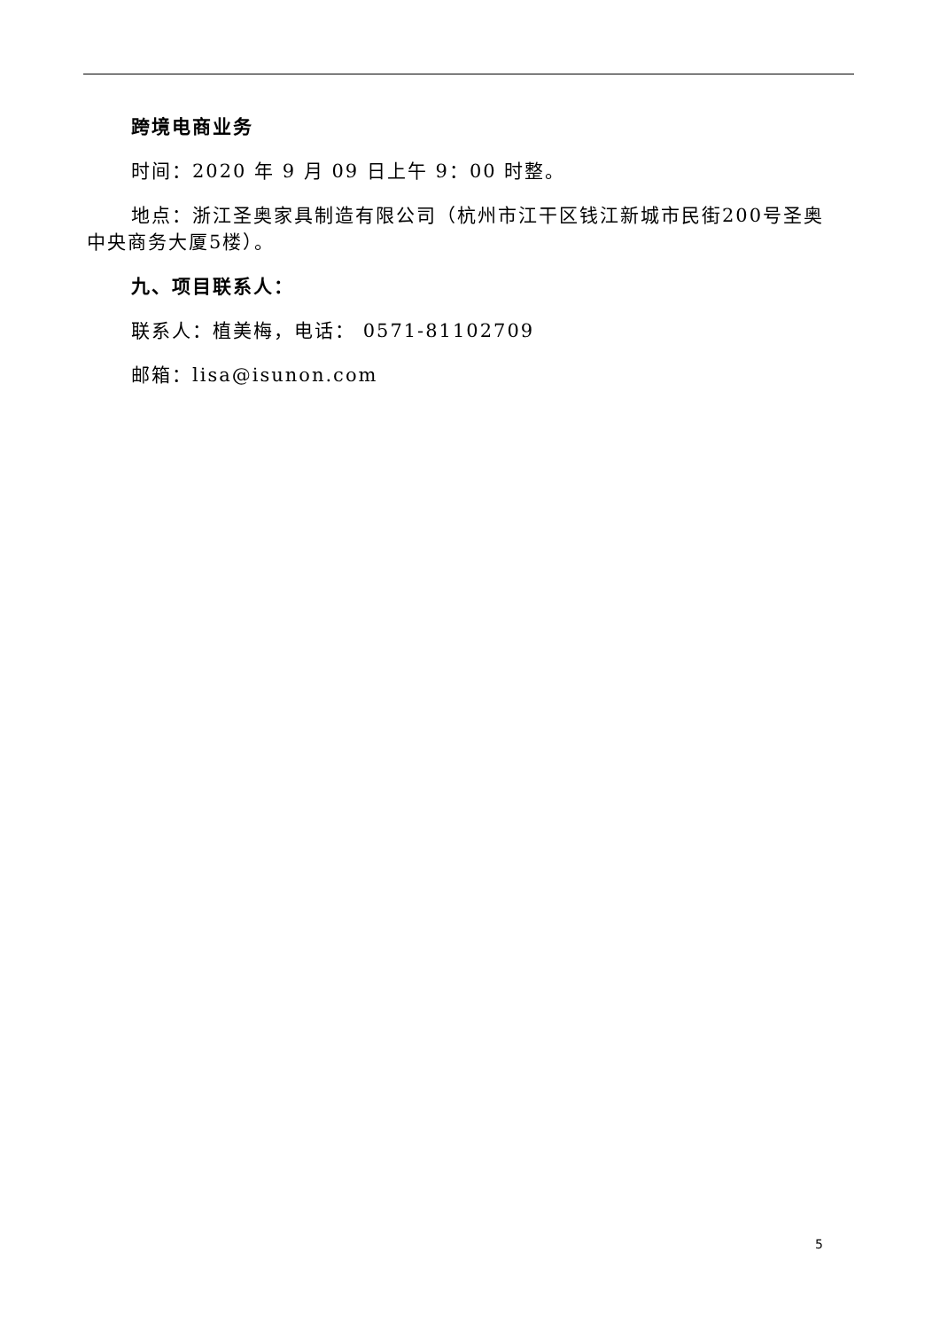跨境电商业务
时间：2020 年 9 月 09 日上午 9：00 时整。
地点：浙江圣奥家具制造有限公司（杭州市江干区钱江新城市民街200号圣奥中央商务大厦5楼）。
九、项目联系人：
联系人：植美梅，电话： 0571-81102709
邮箱：lisa@isunon.com
5